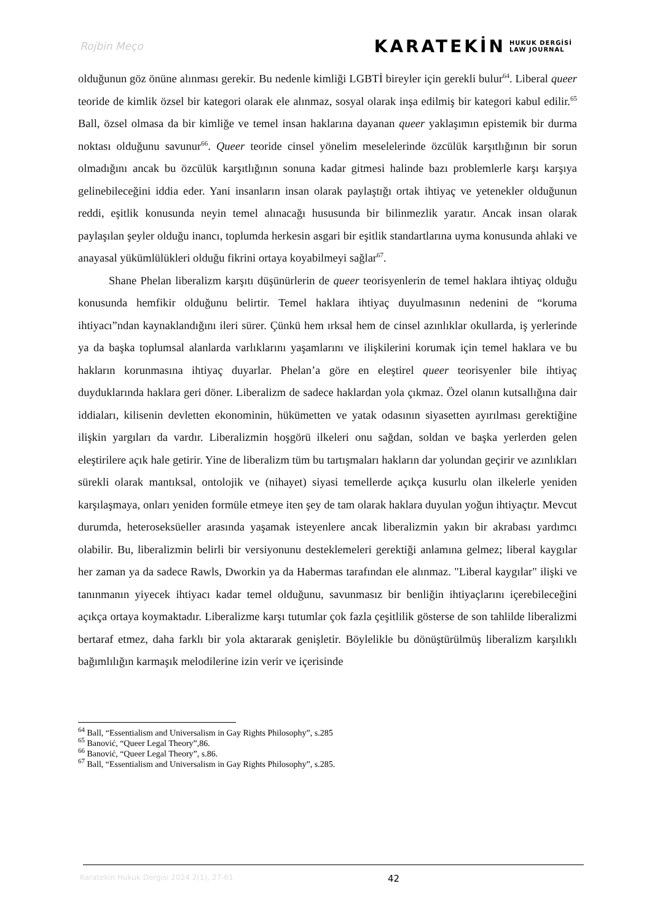Rojbin Meço KARATEKİN HUKUK DERGİSİ
LAW JOURNAL
olduğunun göz önüne alınması gerekir. Bu nedenle kimliği LGBTİ bireyler için gerekli bulur<sup>64</sup>. Liberal queer teoride de kimlik özsel bir kategori olarak ele alınmaz, sosyal olarak inşa edilmiş bir kategori kabul edilir.<sup>65</sup> Ball, özsel olmasa da bir kimliğe ve temel insan haklarına dayanan queer yaklaşımın epistemik bir durma noktası olduğunu savunur<sup>66</sup>. Queer teoride cinsel yönelim meselelerinde özcülük karşıtlığının bir sorun olmadığını ancak bu özcülük karşıtlığının sonuna kadar gitmesi halinde bazı problemlerle karşı karşıya gelinebileceğini iddia eder. Yani insanların insan olarak paylaştığı ortak ihtiyaç ve yetenekler olduğunun reddi, eşitlik konusunda neyin temel alınacağı hususunda bir bilinmezlik yaratır. Ancak insan olarak paylaşılan şeyler olduğu inancı, toplumda herkesin asgari bir eşitlik standartlarına uyma konusunda ahlaki ve anayasal yükümlülükleri olduğu fikrini ortaya koyabilmeyi sağlar<sup>67</sup>.
Shane Phelan liberalizm karşıtı düşünürlerin de queer teorisyenlerin de temel haklara ihtiyaç olduğu konusunda hemfikir olduğunu belirtir. Temel haklara ihtiyaç duyulmasının nedenini de “koruma ihtiyacı”ndan kaynaklandığını ileri sürer. Çünkü hem ırksal hem de cinsel azınlıklar okullarda, iş yerlerinde ya da başka toplumsal alanlarda varlıklarını yaşamlarını ve ilişkilerini korumak için temel haklara ve bu hakların korunmasına ihtiyaç duyarlar. Phelan’a göre en eleştirel queer teorisyenler bile ihtiyaç duyduklarında haklara geri döner. Liberalizm de sadece haklardan yola çıkmaz. Özel olanın kutsallığına dair iddiaları, kilisenin devletten ekonominin, hükümetten ve yatak odasının siyasetten ayırılması gerektiğine ilişkin yargıları da vardır. Liberalizmin hoşgörü ilkeleri onu sağdan, soldan ve başka yerlerden gelen eleştirilere açık hale getirir. Yine de liberalizm tüm bu tartışmaları hakların dar yolundan geçirir ve azınlıkları sürekli olarak mantıksal, ontolojik ve (nihayet) siyasi temellerde açıkça kusurlu olan ilkelerle yeniden karşılaşmaya, onları yeniden formüle etmeye iten şey de tam olarak haklara duyulan yoğun ihtiyaçtır. Mevcut durumda, heteroseksüeller arasında yaşamak isteyenlere ancak liberalizmin yakın bir akrabası yardımcı olabilir. Bu, liberalizmin belirli bir versiyonunu desteklemeleri gerektiği anlamına gelmez; liberal kaygılar her zaman ya da sadece Rawls, Dworkin ya da Habermas tarafından ele alınmaz. "Liberal kaygılar" ilişki ve tanınmanın yiyecek ihtiyacı kadar temel olduğunu, savunmasız bir benliğin ihtiyaçlarını içerebileceğini açıkça ortaya koymaktadır. Liberalizme karşı tutumlar çok fazla çeşitlilik gösterse de son tahlilde liberalizmi bertaraf etmez, daha farklı bir yola aktararak genişletir. Böylelikle bu dönüştürülmüş liberalizm karşılıklı bağımlılığın karmaşık melodilerine izin verir ve içerisinde
<sup>64</sup> Ball, “Essentialism and Universalism in Gay Rights Philosophy”, s.285
<sup>65</sup> Banović, “Queer Legal Theory”,86.
<sup>66</sup> Banović, “Queer Legal Theory”, s.86.
<sup>67</sup> Ball, “Essentialism and Universalism in Gay Rights Philosophy”, s.285.
Karatekin Hukuk Dergisi 2024 2(1), 27-61 42